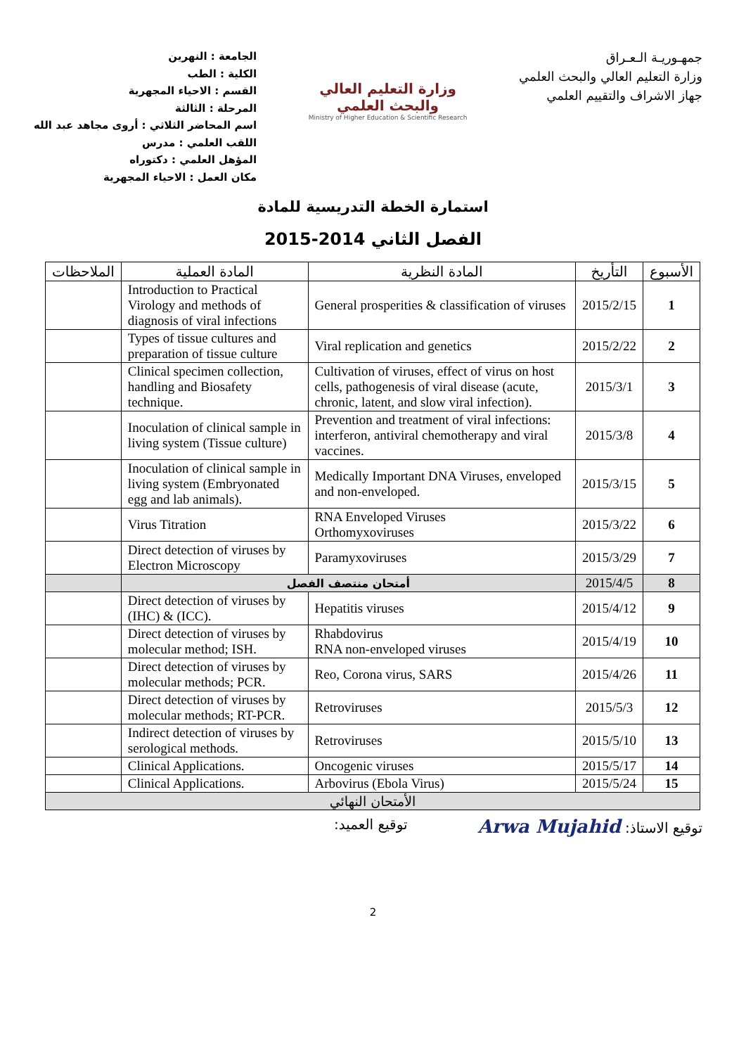جمهـوريـة الـعـراق
وزارة التعليم العالي والبحث العلمي
جهاز الاشراف والتقييم العلمي
وزارة التعليم العالي
والبحث العلمي
Ministry of Higher Education & Scientific Research
الجامعة : النهرين
الكلية : الطب
القسم : الاحياء المجهرية
المرحلة : الثالثة
اسم المحاضر الثلاثي : أروى مجاهد عبد الله
اللقب العلمي : مدرس
المؤهل العلمي : دكتوراه
مكان العمل : الاحياء المجهرية
استمارة الخطة التدريسية للمادة
الفصل الثاني 2014-2015
| الأسبوع | التأريخ | المادة النظرية | المادة العملية | الملاحظات |
| --- | --- | --- | --- | --- |
| 1 | 2015/2/15 | General prosperities & classification of viruses | Introduction to Practical Virology and methods of diagnosis of viral infections | |
| 2 | 2015/2/22 | Viral replication and genetics | Types of tissue cultures and preparation of tissue culture | |
| 3 | 2015/3/1 | Cultivation of viruses, effect of virus on host cells, pathogenesis of viral disease (acute, chronic, latent, and slow viral infection). | Clinical specimen collection, handling and Biosafety technique. | |
| 4 | 2015/3/8 | Prevention and treatment of viral infections: interferon, antiviral chemotherapy and viral vaccines. | Inoculation of clinical sample in living system (Tissue culture) | |
| 5 | 2015/3/15 | Medically Important DNA Viruses, enveloped and non-enveloped. | Inoculation of clinical sample in living system (Embryonated egg and lab animals). | |
| 6 | 2015/3/22 | RNA Enveloped Viruses Orthomyxoviruses | Virus Titration | |
| 7 | 2015/3/29 | Paramyxoviruses | Direct detection of viruses by Electron Microscopy | |
| 8 | 2015/4/5 | أمتحان منتصف الفصل | | |
| 9 | 2015/4/12 | Hepatitis viruses | Direct detection of viruses by (IHC) & (ICC). | |
| 10 | 2015/4/19 | Rhabdovirus RNA non-enveloped viruses | Direct detection of viruses by molecular method; ISH. | |
| 11 | 2015/4/26 | Reo, Corona virus, SARS | Direct detection of viruses by molecular methods; PCR. | |
| 12 | 2015/5/3 | Retroviruses | Direct detection of viruses by molecular methods; RT-PCR. | |
| 13 | 2015/5/10 | Retroviruses | Indirect detection of viruses by serological methods. | |
| 14 | 2015/5/17 | Oncogenic viruses | Clinical Applications. | |
| 15 | 2015/5/24 | Arbovirus (Ebola Virus) | Clinical Applications. | |
| الأمتحان النهائي | | | | |
توقيع الاستاذ: Arwa Mujahid
توقيع العميد:
2